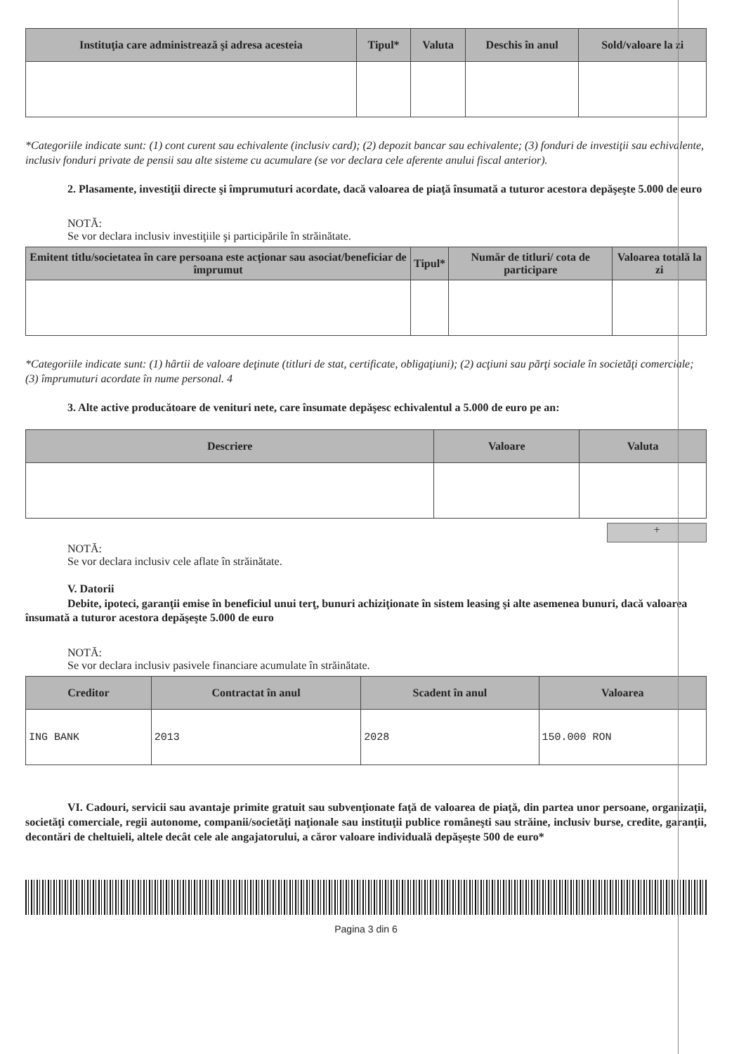| Instituţia care administrează şi adresa acesteia | Tipul* | Valuta | Deschis în anul | Sold/valoare la zi |
| --- | --- | --- | --- | --- |
*Categoriile indicate sunt: (1) cont curent sau echivalente (inclusiv card); (2) depozit bancar sau echivalente; (3) fonduri de investiţii sau echivalente, inclusiv fonduri private de pensii sau alte sisteme cu acumulare (se vor declara cele aferente anului fiscal anterior).
2. Plasamente, investiţii directe şi împrumuturi acordate, dacă valoarea de piaţă însumată a tuturor acestora depăşeşte 5.000 de euro
NOTĂ:
Se vor declara inclusiv investiţiile şi participările în străinătate.
| Emitent titlu/societatea în care persoana este acţionar sau asociat/beneficiar de împrumut | Tipul* | Număr de titluri/ cota de participare | Valoarea totală la zi |
| --- | --- | --- | --- |
*Categoriile indicate sunt: (1) hârtii de valoare deţinute (titluri de stat, certificate, obligaţiuni); (2) acţiuni sau părţi sociale în societăţi comerciale; (3) împrumuturi acordate în nume personal. 4
3. Alte active producătoare de venituri nete, care însumate depăşesc echivalentul a 5.000 de euro pe an:
| Descriere | Valoare | Valuta |
| --- | --- | --- |
+
NOTĂ:
Se vor declara inclusiv cele aflate în străinătate.
V. Datorii
Debite, ipoteci, garanţii emise în beneficiul unui terţ, bunuri achiziţionate în sistem leasing şi alte asemenea bunuri, dacă valoarea însumată a tuturor acestora depăşeşte 5.000 de euro
NOTĂ:
Se vor declara inclusiv pasivele financiare acumulate în străinătate.
| Creditor | Contractat în anul | Scadent în anul | Valoarea |
| --- | --- | --- | --- |
| ING BANK | 2013 | 2028 | 150.000 RON |
VI. Cadouri, servicii sau avantaje primite gratuit sau subvenţionate faţă de valoarea de piaţă, din partea unor persoane, organizaţii, societăţi comerciale, regii autonome, companii/societăţi naţionale sau instituţii publice româneşti sau străine, inclusiv burse, credite, garanţii, decontări de cheltuieli, altele decât cele ale angajatorului, a căror valoare individuală depăşeşte 500 de euro*
Pagina 3 din 6